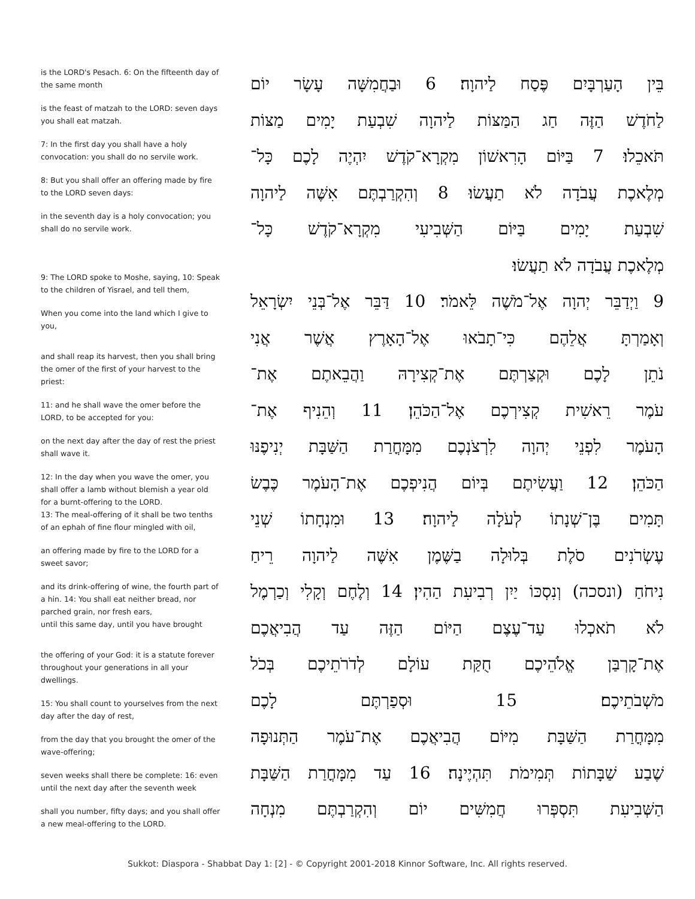is the LORD's Pesach. 6: On the fifteenth day of the same month
is the feast of matzah to the LORD: seven days you shall eat matzah.
7: In the first day you shall have a holy convocation: you shall do no servile work.
8: But you shall offer an offering made by fire to the LORD seven days:
in the seventh day is a holy convocation; you shall do no servile work.
9: The LORD spoke to Moshe, saying, 10: Speak to the children of Yisrael, and tell them,
When you come into the land which I give to you,
and shall reap its harvest, then you shall bring the omer of the first of your harvest to the priest:
11: and he shall wave the omer before the LORD, to be accepted for you:
on the next day after the day of rest the priest shall wave it.
12: In the day when you wave the omer, you shall offer a lamb without blemish a year old for a burnt-offering to the LORD.
13: The meal-offering of it shall be two tenths of an ephah of fine flour mingled with oil,
an offering made by fire to the LORD for a sweet savor;
and its drink-offering of wine, the fourth part of a hin. 14: You shall eat neither bread, nor parched grain, nor fresh ears,
until this same day, until you have brought
the offering of your God: it is a statute forever throughout your generations in all your dwellings.
15: You shall count to yourselves from the next day after the day of rest,
from the day that you brought the omer of the wave-offering;
seven weeks shall there be complete: 16: even until the next day after the seventh week
shall you number, fifty days; and you shall offer a new meal-offering to the LORD.
בֵּין הָעַרְבָּיִם פֶּסַח לַיהוָה׃ 6 וּבַחֲמִשָּׁה עָשָׂר יוֹם
לַחֹדֶשׁ הַזֶּה חַג הַמַּצּוֹת לַיהוָה שִׁבְעַת יָמִים מַצּוֹת
תֹּאכֵלוּ׃ 7 בַּיּוֹם הָרִאשׁוֹן מִקְרָא־קֹדֶשׁ יִהְיֶה לָכֶם כָּל־
מְלֶאכֶת עֲבֹדָה לֹא תַעֲשׂוּ׃ 8 וְהִקְרַבְתֶּם אִשֶּׁה לַיהוָה
שִׁבְעַת יָמִים בַּיּוֹם הַשְּׁבִיעִי מִקְרָא־קֹדֶשׁ כָּל־
מְלֶאכֶת עֲבֹדָה לֹא תַעֲשׂוּ׃
9 וַיְדַבֵּר יְהוָה אֶל־מֹשֶׁה לֵּאמֹר׃ 10 דַּבֵּר אֶל־בְּנֵי יִשְׂרָאֵל
וְאָמַרְתָּ אֲלֵהֶם כִּי־תָבֹאוּ אֶל־הָאָרֶץ אֲשֶׁר אֲנִי
נֹתֵן לָכֶם וּקְצַרְתֶּם אֶת־קְצִירָהּ וַהֲבֵאתֶם אֶת־
עֹמֶר רֵאשִׁית קְצִירְכֶם אֶל־הַכֹּהֵן׃ 11 וְהֵנִיף אֶת־
הָעֹמֶר לִפְנֵי יְהוָה לִרְצֹנְכֶם מִמָּחֳרַת הַשַּׁבָּת יְנִיפֶנּוּ
הַכֹּהֵן׃ 12 וַעֲשִׂיתֶם בְּיוֹם הֲנִיפְכֶם אֶת־הָעֹמֶר כֶּבֶשׂ
תָּמִים בֶּן־שְׁנָתוֹ לְעֹלָה לַיהוָה׃ 13 וּמִנְחָתוֹ שְׁנֵי
עֶשְׂרֹנִים סֹלֶת בְּלוּלָה בַשֶּׁמֶן אִשֶּׁה לַיהוָה רֵיחַ
נִיחֹחַ (ונסכה) וְנִסְכּוֹ יַיִן רְבִיעִת הַהִין׃ 14 וְלֶחֶם וְקָלִי וְכַרְמֶל
לֹא תֹאכְלוּ עַד־עֶצֶם הַיּוֹם הַזֶּה עַד הֲבִיאֲכֶם
אֶת־קָרְבַּן אֱלֹהֵיכֶם חֻקַּת עוֹלָם לְדֹרֹתֵיכֶם בְּכֹל
מֹשְׁבֹתֵיכֶם׃ 15 וּסְפַרְתֶּם לָכֶם
מִמָּחֳרַת הַשַּׁבָּת מִיּוֹם הֲבִיאֲכֶם אֶת־עֹמֶר הַתְּנוּפָה
שֶׁבַע שַׁבָּתוֹת תְּמִימֹת תִּהְיֶינָה׃ 16 עַד מִמָּחֳרַת הַשַּׁבָּת
הַשְּׁבִיעִת תִּסְפְּרוּ חֲמִשִּׁים יוֹם וְהִקְרַבְתֶּם מִנְחָה
Sukkot: Diaspora - Shabbat Day 1: [2] - © Copyright 2001-2018 Kinnor Software, Inc. All rights reserved.